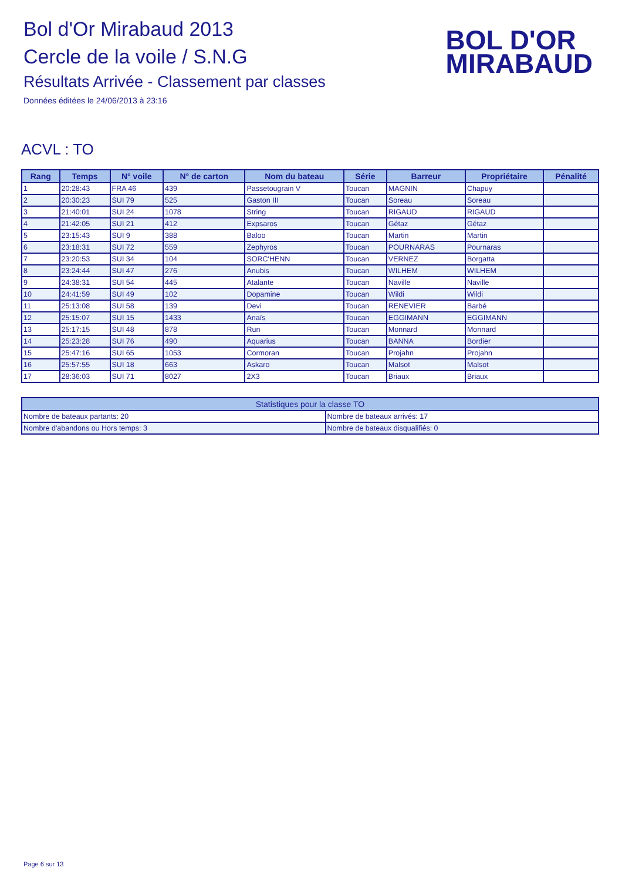Bol d'Or Mirabaud 2013
Cercle de la voile / S.N.G
Résultats Arrivée - Classement par classes
Données éditées le 24/06/2013 à 23:16
BOL D'OR
MIRABAUD
ACVL : TO
| Rang | Temps | N° voile | N° de carton | Nom du bateau | Série | Barreur | Propriétaire | Pénalité |
| --- | --- | --- | --- | --- | --- | --- | --- | --- |
| 1 | 20:28:43 | FRA 46 | 439 | Passetougrain V | Toucan | MAGNIN | Chapuy | |
| 2 | 20:30:23 | SUI 79 | 525 | Gaston III | Toucan | Soreau | Soreau | |
| 3 | 21:40:01 | SUI 24 | 1078 | String | Toucan | RIGAUD | RIGAUD | |
| 4 | 21:42:05 | SUI 21 | 412 | Expsaros | Toucan | Gétaz | Gétaz | |
| 5 | 23:15:43 | SUI 9 | 388 | Baloo | Toucan | Martin | Martin | |
| 6 | 23:18:31 | SUI 72 | 559 | Zephyros | Toucan | POURNARAS | Pournaras | |
| 7 | 23:20:53 | SUI 34 | 104 | SORC'HENN | Toucan | VERNEZ | Borgatta | |
| 8 | 23:24:44 | SUI 47 | 276 | Anubis | Toucan | WILHEM | WILHEM | |
| 9 | 24:38:31 | SUI 54 | 445 | Atalante | Toucan | Naville | Naville | |
| 10 | 24:41:59 | SUI 49 | 102 | Dopamine | Toucan | Wildi | Wildi | |
| 11 | 25:13:08 | SUI 58 | 139 | Devi | Toucan | RENEVIER | Barbé | |
| 12 | 25:15:07 | SUI 15 | 1433 | Anaïs | Toucan | EGGIMANN | EGGIMANN | |
| 13 | 25:17:15 | SUI 48 | 878 | Run | Toucan | Monnard | Monnard | |
| 14 | 25:23:28 | SUI 76 | 490 | Aquarius | Toucan | BANNA | Bordier | |
| 15 | 25:47:16 | SUI 65 | 1053 | Cormoran | Toucan | Projahn | Projahn | |
| 16 | 25:57:55 | SUI 18 | 663 | Askaro | Toucan | Malsot | Malsot | |
| 17 | 28:36:03 | SUI 71 | 8027 | 2X3 | Toucan | Briaux | Briaux | |
| Statistiques pour la classe TO | |
| --- | --- |
| Nombre de bateaux partants: 20 | Nombre de bateaux arrivés: 17 |
| Nombre d'abandons ou Hors temps: 3 | Nombre de bateaux disqualifiés: 0 |
Page 6 sur 13